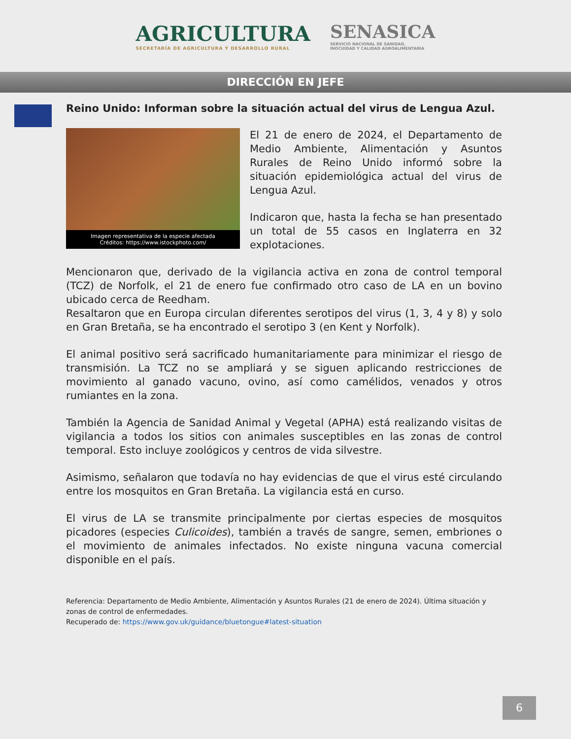AGRICULTURA
SECRETARÍA DE AGRICULTURA Y DESARROLLO RURAL
SENASICA
SERVICIO NACIONAL DE SANIDAD,
INOCUIDAD Y CALIDAD AGROALIMENTARIA
DIRECCIÓN EN JEFE
Reino Unido: Informan sobre la situación actual del virus de Lengua Azul.
Imagen representativa de la especie afectada
Créditos: https://www.istockphoto.com/
El 21 de enero de 2024, el Departamento de Medio Ambiente, Alimentación y Asuntos Rurales de Reino Unido informó sobre la situación epidemiológica actual del virus de Lengua Azul.
Indicaron que, hasta la fecha se han presentado un total de 55 casos en Inglaterra en 32 explotaciones.
Mencionaron que, derivado de la vigilancia activa en zona de control temporal (TCZ) de Norfolk, el 21 de enero fue confirmado otro caso de LA en un bovino ubicado cerca de Reedham.
Resaltaron que en Europa circulan diferentes serotipos del virus (1, 3, 4 y 8) y solo en Gran Bretaña, se ha encontrado el serotipo 3 (en Kent y Norfolk).
El animal positivo será sacrificado humanitariamente para minimizar el riesgo de transmisión. La TCZ no se ampliará y se siguen aplicando restricciones de movimiento al ganado vacuno, ovino, así como camélidos, venados y otros rumiantes en la zona.
También la Agencia de Sanidad Animal y Vegetal (APHA) está realizando visitas de vigilancia a todos los sitios con animales susceptibles en las zonas de control temporal. Esto incluye zoológicos y centros de vida silvestre.
Asimismo, señalaron que todavía no hay evidencias de que el virus esté circulando entre los mosquitos en Gran Bretaña. La vigilancia está en curso.
El virus de LA se transmite principalmente por ciertas especies de mosquitos picadores (especies Culicoides), también a través de sangre, semen, embriones o el movimiento de animales infectados. No existe ninguna vacuna comercial disponible en el país.
Referencia: Departamento de Medio Ambiente, Alimentación y Asuntos Rurales (21 de enero de 2024). Última situación y zonas de control de enfermedades.
Recuperado de: https://www.gov.uk/guidance/bluetongue#latest-situation
6